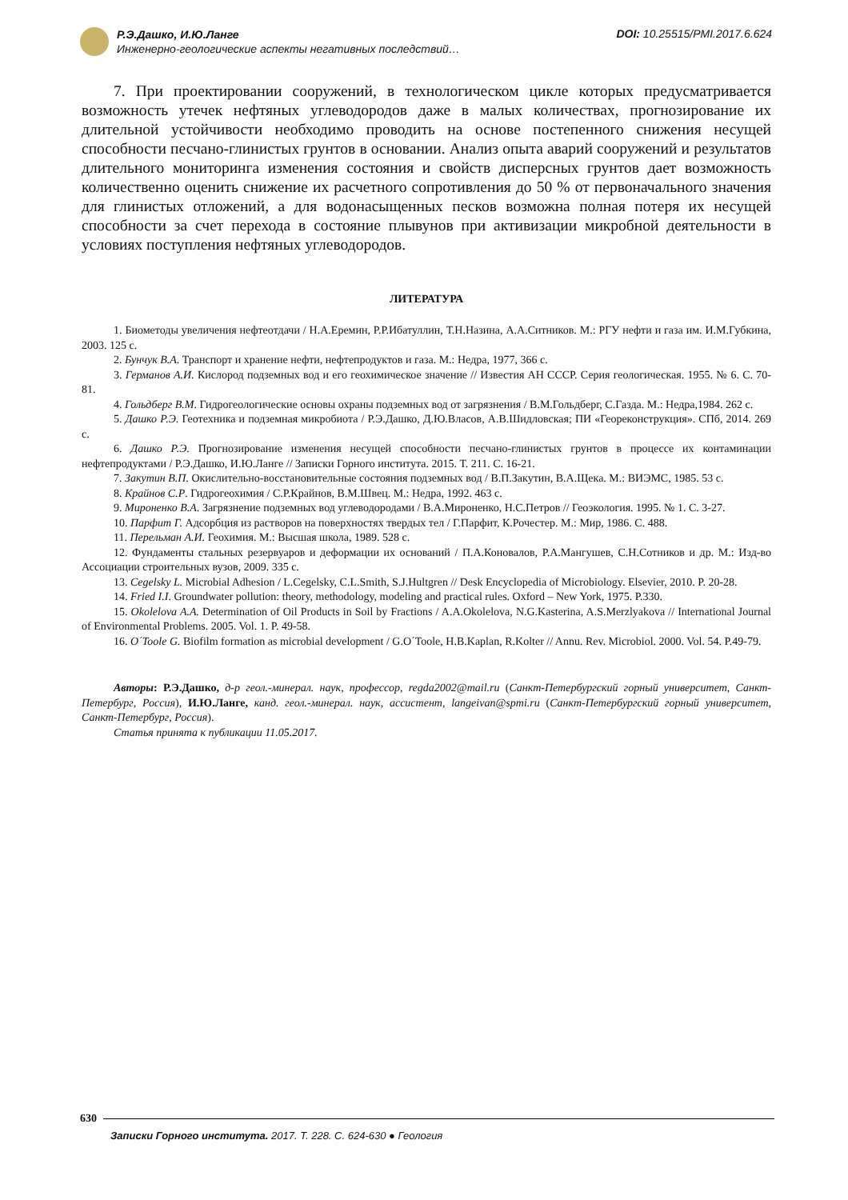Р.Э.Дашко, И.Ю.Ланге
Инженерно-геологические аспекты негативных последствий…
DOI: 10.25515/PMI.2017.6.624
7. При проектировании сооружений, в технологическом цикле которых предусматривается возможность утечек нефтяных углеводородов даже в малых количествах, прогнозирование их длительной устойчивости необходимо проводить на основе постепенного снижения несущей способности песчано-глинистых грунтов в основании. Анализ опыта аварий сооружений и результатов длительного мониторинга изменения состояния и свойств дисперсных грунтов дает возможность количественно оценить снижение их расчетного сопротивления до 50 % от первоначального значения для глинистых отложений, а для водонасыщенных песков возможна полная потеря их несущей способности за счет перехода в состояние плывунов при активизации микробной деятельности в условиях поступления нефтяных углеводородов.
ЛИТЕРАТУРА
1. Биометоды увеличения нефтеотдачи / Н.А.Еремин, Р.Р.Ибатуллин, Т.Н.Назина, А.А.Ситников. М.: РГУ нефти и газа им. И.М.Губкина, 2003. 125 с.
2. Бунчук В.А. Транспорт и хранение нефти, нефтепродуктов и газа. М.: Недра, 1977, 366 с.
3. Германов А.И. Кислород подземных вод и его геохимическое значение // Известия АН СССР. Серия геологическая. 1955. № 6. С. 70-81.
4. Гольдберг В.М. Гидрогеологические основы охраны подземных вод от загрязнения / В.М.Гольдберг, С.Газда. М.: Недра,1984. 262 с.
5. Дашко Р.Э. Геотехника и подземная микробиота / Р.Э.Дашко, Д.Ю.Власов, А.В.Шидловская; ПИ «Геореконструкция». СПб, 2014. 269 с.
6. Дашко Р.Э. Прогнозирование изменения несущей способности песчано-глинистых грунтов в процессе их контаминации нефтепродуктами / Р.Э.Дашко, И.Ю.Ланге // Записки Горного института. 2015. Т. 211. С. 16-21.
7. Закутин В.П. Окислительно-восстановительные состояния подземных вод / В.П.Закутин, В.А.Щека. М.: ВИЭМС, 1985. 53 с.
8. Крайнов С.Р. Гидрогеохимия / С.Р.Крайнов, В.М.Швец. М.: Недра, 1992. 463 с.
9. Мироненко В.А. Загрязнение подземных вод углеводородами / В.А.Мироненко, Н.С.Петров // Геоэкология. 1995. № 1. С. 3-27.
10. Парфит Г. Адсорбция из растворов на поверхностях твердых тел / Г.Парфит, К.Рочестер. М.: Мир, 1986. С. 488.
11. Перельман А.И. Геохимия. М.: Высшая школа, 1989. 528 с.
12. Фундаменты стальных резервуаров и деформации их оснований / П.А.Коновалов, Р.А.Мангушев, С.Н.Сотников и др. М.: Изд-во Ассоциации строительных вузов, 2009. 335 с.
13. Cegelsky L. Microbial Adhesion / L.Cegelsky, C.L.Smith, S.J.Hultgren // Desk Encyclopedia of Microbiology. Elsevier, 2010. P. 20-28.
14. Fried I.I. Groundwater pollution: theory, methodology, modeling and practical rules. Oxford – New York, 1975. P.330.
15. Okolelova A.A. Determination of Oil Products in Soil by Fractions / A.A.Okolelova, N.G.Kasterina, A.S.Merzlyakova // International Journal of Environmental Problems. 2005. Vol. 1. P. 49-58.
16. O´Toole G. Biofilm formation as microbial development / G.O´Toole, H.B.Kaplan, R.Kolter // Annu. Rev. Microbiol. 2000. Vol. 54. P.49-79.
Авторы: Р.Э.Дашко, д-р геол.-минерал. наук, профессор, regda2002@mail.ru (Санкт-Петербургский горный университет, Санкт-Петербург, Россия), И.Ю.Ланге, канд. геол.-минерал. наук, ассистент, langeivan@spmi.ru (Санкт-Петербургский горный университет, Санкт-Петербург, Россия).
Статья принята к публикации 11.05.2017.
630
Записки Горного института. 2017. Т. 228. С. 624-630 ● Геология